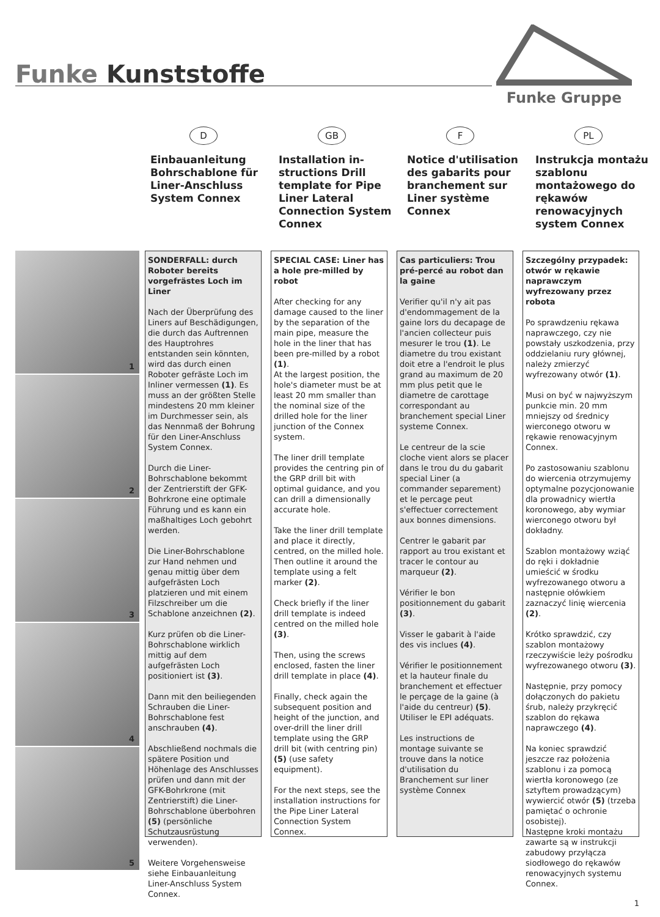Funke Kunststoffe
Funke Gruppe
D
Einbauanleitung Bohrschablone für Liner-Anschluss System Connex
GB
Installation in­structions Drill template for Pipe Liner Lateral Connection System Connex
F
Notice d'utilisation des gabarits pour branchement sur Liner système Connex
PL
Instrukcja montażu szablonu montażowego do rękawów renowacyjnych system Connex
1
2
3
4
5
SONDERFALL: durch Roboter bereits vorgefrästes Loch im Liner
Nach der Überprüfung des Liners auf Beschädigungen, die durch das Auftrennen des Hauptrohres entstanden sein könnten, wird das durch einen Roboter gefräste Loch im Inliner vermessen (1). Es muss an der größten Stelle mindestens 20 mm kleiner im Durchmesser sein, als das Nennmaß der Bohrung für den Liner-Anschluss System Connex.
Durch die Liner-Bohrschablone bekommt der Zentrierstift der GFK-Bohrkrone eine optimale Führung und es kann ein maßhaltiges Loch gebohrt werden.
Die Liner-Bohrschablone zur Hand nehmen und genau mittig über dem aufgefrästen Loch platzieren und mit einem Filzschreiber um die Schablone anzeichnen (2).
Kurz prüfen ob die Liner-Bohrschablone wirklich mittig auf dem aufgefrästen Loch positioniert ist (3).
Dann mit den beiliegenden Schrauben die Liner-Bohrschablone fest anschrauben (4).
Abschließend nochmals die spätere Position und Höhenlage des Anschlusses prüfen und dann mit der GFK-Bohrkrone (mit Zentrierstift) die Liner-Bohrschablone überbohren (5) (persönliche Schutzausrüstung verwenden).
Weitere Vorgehensweise siehe Einbauanleitung Liner-Anschluss System Connex.
SPECIAL CASE: Liner has a hole pre-milled by robot
After checking for any damage caused to the liner by the separation of the main pipe, measure the hole in the liner that has been pre-milled by a robot (1).
At the largest position, the hole's diameter must be at least 20 mm smaller than the nominal size of the drilled hole for the liner junction of the Connex system.
The liner drill template provides the centring pin of the GRP drill bit with optimal guidance, and you can drill a dimensionally accurate hole.
Take the liner drill template and place it directly, centred, on the milled hole. Then outline it around the template using a felt marker (2).
Check briefly if the liner drill template is indeed centred on the milled hole (3).
Then, using the screws enclosed, fasten the liner drill template in place (4).
Finally, check again the subsequent position and height of the junction, and over-drill the liner drill template using the GRP drill bit (with centring pin) (5) (use safety equipment).
For the next steps, see the installation instructions for the Pipe Liner Lateral Connection System Connex.
Cas particuliers: Trou pré-percé au robot dan la gaine
Verifier qu'il n'y ait pas d'endommagement de la gaine lors du decapage de l'ancien collecteur puis mesurer le trou (1). Le diametre du trou existant doit etre a l'endroit le plus grand au maximum de 20 mm plus petit que le diametre de carottage correspondant au branchement special Liner systeme Connex.
Le centreur de la scie cloche vient alors se placer dans le trou du du gabarit special Liner (a commander separement) et le percage peut s'effectuer correctement aux bonnes dimensions.
Centrer le gabarit par rapport au trou existant et tracer le contour au marqueur (2).
Vérifier le bon positionnement du gabarit (3).
Visser le gabarit à l'aide des vis inclues (4).
Vérifier le positionnement et la hauteur finale du branchement et effectuer le perçage de la gaine (à l'aide du centreur) (5). Utiliser le EPI adéquats.
Les instructions de montage suivante se trouve dans la notice d'utilisation du Branchement sur liner système Connex
Szczególny przypadek: otwór w rękawie naprawczym wyfrezowany przez robota
Po sprawdzeniu rękawa naprawczego, czy nie powstały uszkodzenia, przy oddzielaniu rury głównej, należy zmierzyć wyfrezowany otwór (1).
Musi on być w najwyższym punkcie min. 20 mm mniejszy od średnicy wierconego otworu w rękawie renowacyjnym Connex.
Po zastosowaniu szablonu do wiercenia otrzymujemy optymalne pozycjonowanie dla prowadnicy wiertła koronowego, aby wymiar wierconego otworu był dokładny.
Szablon montażowy wziąć do ręki i dokładnie umieścić w środku wyfrezowanego otworu a następnie ołówkiem zaznaczyć linię wiercenia (2).
Krótko sprawdzić, czy szablon montażowy rzeczywiście leży pośrodku wyfrezowanego otworu (3).
Następnie, przy pomocy dołączonych do pakietu śrub, należy przykręcić szablon do rękawa naprawczego (4).
Na koniec sprawdzić jeszcze raz położenia szablonu i za pomocą wiertła koronowego (ze sztyftem prowadzącym) wywiercić otwór (5) (trzeba pamiętać o ochronie osobistej).
Następne kroki montażu zawarte są w instrukcji zabudowy przyłącza siodłowego do rękawów renowacyjnych systemu Connex.
1